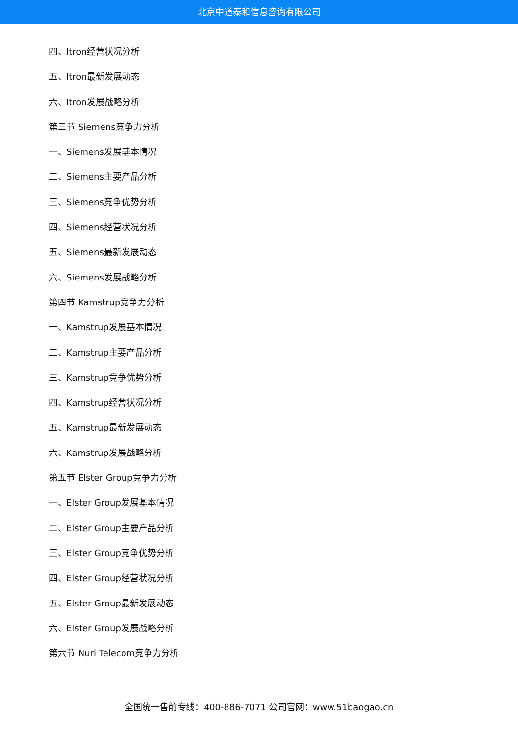北京中道泰和信息咨询有限公司
四、Itron经营状况分析
五、Itron最新发展动态
六、Itron发展战略分析
第三节 Siemens竞争力分析
一、Siemens发展基本情况
二、Siemens主要产品分析
三、Siemens竞争优势分析
四、Siemens经营状况分析
五、Siemens最新发展动态
六、Siemens发展战略分析
第四节 Kamstrup竞争力分析
一、Kamstrup发展基本情况
二、Kamstrup主要产品分析
三、Kamstrup竞争优势分析
四、Kamstrup经营状况分析
五、Kamstrup最新发展动态
六、Kamstrup发展战略分析
第五节 Elster Group竞争力分析
一、Elster Group发展基本情况
二、Elster Group主要产品分析
三、Elster Group竞争优势分析
四、Elster Group经营状况分析
五、Elster Group最新发展动态
六、Elster Group发展战略分析
第六节 Nuri Telecom竞争力分析
全国统一售前专线：400-886-7071 公司官网：www.51baogao.cn